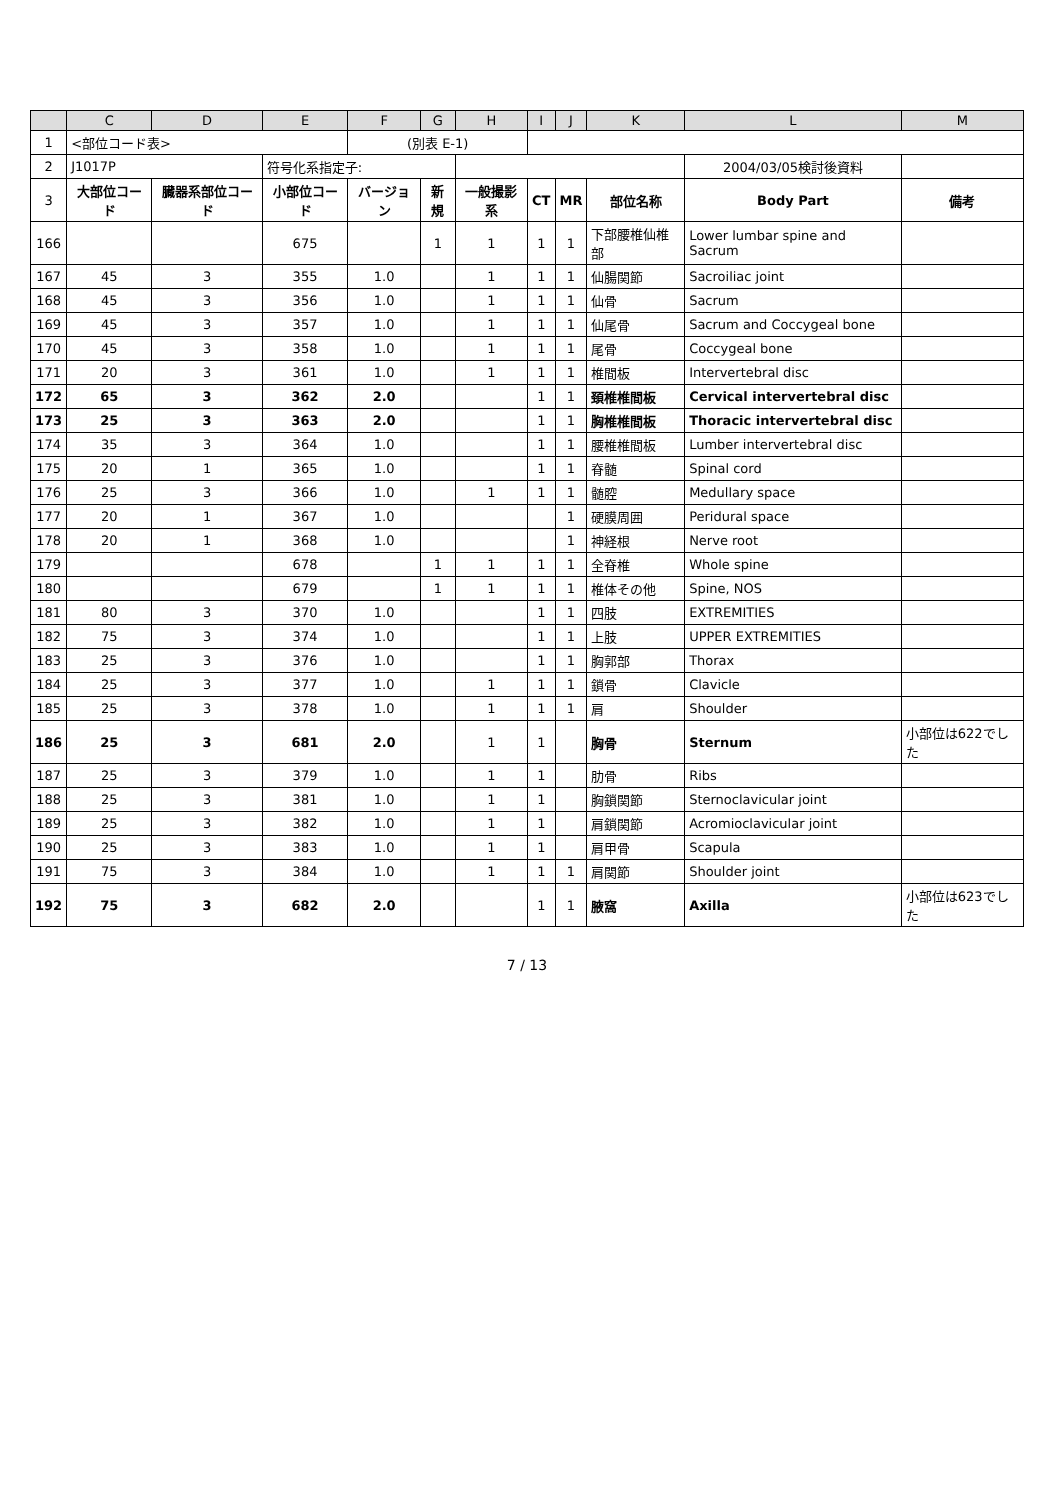| | C | D | E | F | G | H | I | J | K | L | M |
| --- | --- | --- | --- | --- | --- | --- | --- | --- | --- | --- | --- |
| 1 | <部位コード表> | | | (別表 E-1) | | | | | | | |
| 2 | J1017P | | 符号化系指定子: | | | | | | | 2004/03/05検討後資料 | |
| 3 | 大部位コード | 臓器系部位コード | 小部位コード | バージョン | 新規 | 一般撮影系 | CT | MR | 部位名称 | Body Part | 備考 |
| 166 | | | 675 | | 1 | 1 | 1 | 1 | 下部腰椎仙椎部 | Lower lumbar spine and Sacrum | |
| 167 | 45 | 3 | 355 | 1.0 | | 1 | 1 | 1 | 仙腸関節 | Sacroiliac joint | |
| 168 | 45 | 3 | 356 | 1.0 | | 1 | 1 | 1 | 仙骨 | Sacrum | |
| 169 | 45 | 3 | 357 | 1.0 | | 1 | 1 | 1 | 仙尾骨 | Sacrum and Coccygeal bone | |
| 170 | 45 | 3 | 358 | 1.0 | | 1 | 1 | 1 | 尾骨 | Coccygeal bone | |
| 171 | 20 | 3 | 361 | 1.0 | | 1 | 1 | 1 | 椎間板 | Intervertebral disc | |
| 172 | 65 | 3 | 362 | 2.0 | | | 1 | 1 | 頚椎椎間板 | Cervical intervertebral disc | |
| 173 | 25 | 3 | 363 | 2.0 | | | 1 | 1 | 胸椎椎間板 | Thoracic intervertebral disc | |
| 174 | 35 | 3 | 364 | 1.0 | | | 1 | 1 | 腰椎椎間板 | Lumber intervertebral disc | |
| 175 | 20 | 1 | 365 | 1.0 | | | 1 | 1 | 脊髄 | Spinal cord | |
| 176 | 25 | 3 | 366 | 1.0 | | 1 | 1 | 1 | 髄腔 | Medullary space | |
| 177 | 20 | 1 | 367 | 1.0 | | | | 1 | 硬膜周囲 | Peridural space | |
| 178 | 20 | 1 | 368 | 1.0 | | | | 1 | 神経根 | Nerve root | |
| 179 | | | 678 | | 1 | 1 | 1 | 1 | 全脊椎 | Whole spine | |
| 180 | | | 679 | | 1 | 1 | 1 | 1 | 椎体その他 | Spine, NOS | |
| 181 | 80 | 3 | 370 | 1.0 | | | 1 | 1 | 四肢 | EXTREMITIES | |
| 182 | 75 | 3 | 374 | 1.0 | | | 1 | 1 | 上肢 | UPPER EXTREMITIES | |
| 183 | 25 | 3 | 376 | 1.0 | | | 1 | 1 | 胸郭部 | Thorax | |
| 184 | 25 | 3 | 377 | 1.0 | | 1 | 1 | 1 | 鎖骨 | Clavicle | |
| 185 | 25 | 3 | 378 | 1.0 | | 1 | 1 | 1 | 肩 | Shoulder | |
| 186 | 25 | 3 | 681 | 2.0 | | 1 | 1 | | 胸骨 | Sternum | 小部位は622でした |
| 187 | 25 | 3 | 379 | 1.0 | | 1 | 1 | | 肋骨 | Ribs | |
| 188 | 25 | 3 | 381 | 1.0 | | 1 | 1 | | 胸鎖関節 | Sternoclavicular joint | |
| 189 | 25 | 3 | 382 | 1.0 | | 1 | 1 | | 肩鎖関節 | Acromioclavicular joint | |
| 190 | 25 | 3 | 383 | 1.0 | | 1 | 1 | | 肩甲骨 | Scapula | |
| 191 | 75 | 3 | 384 | 1.0 | | 1 | 1 | 1 | 肩関節 | Shoulder joint | |
| 192 | 75 | 3 | 682 | 2.0 | | | 1 | 1 | 腋窩 | Axilla | 小部位は623でした |
7 / 13